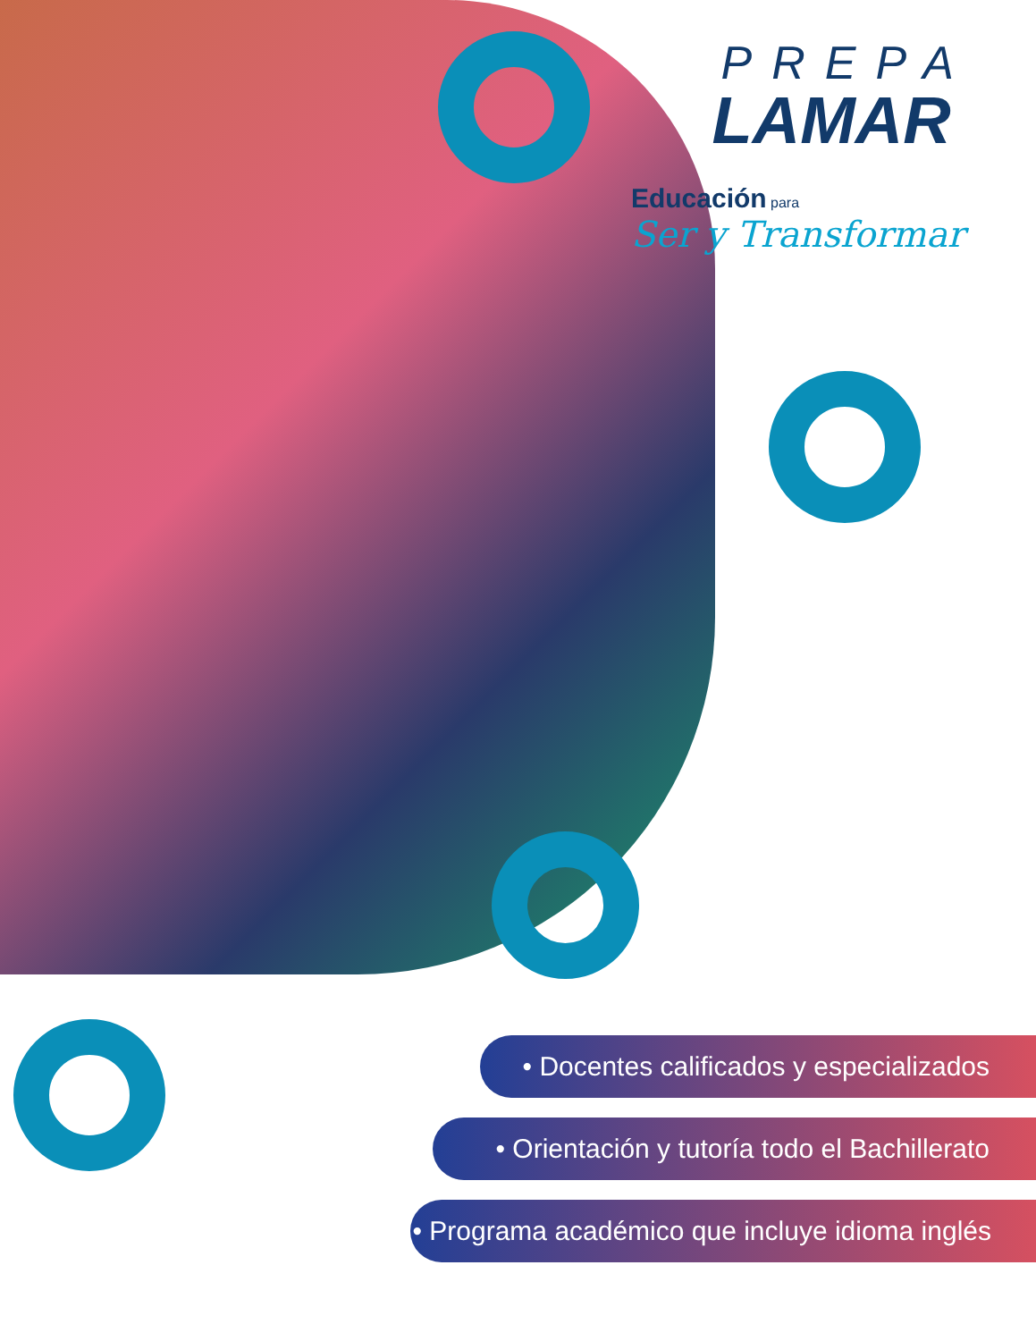PREPA
LAMAR
Educación para
Ser y Transformar
• Docentes calificados y especializados
• Orientación y tutoría todo el Bachillerato
• Programa académico que incluye idioma inglés